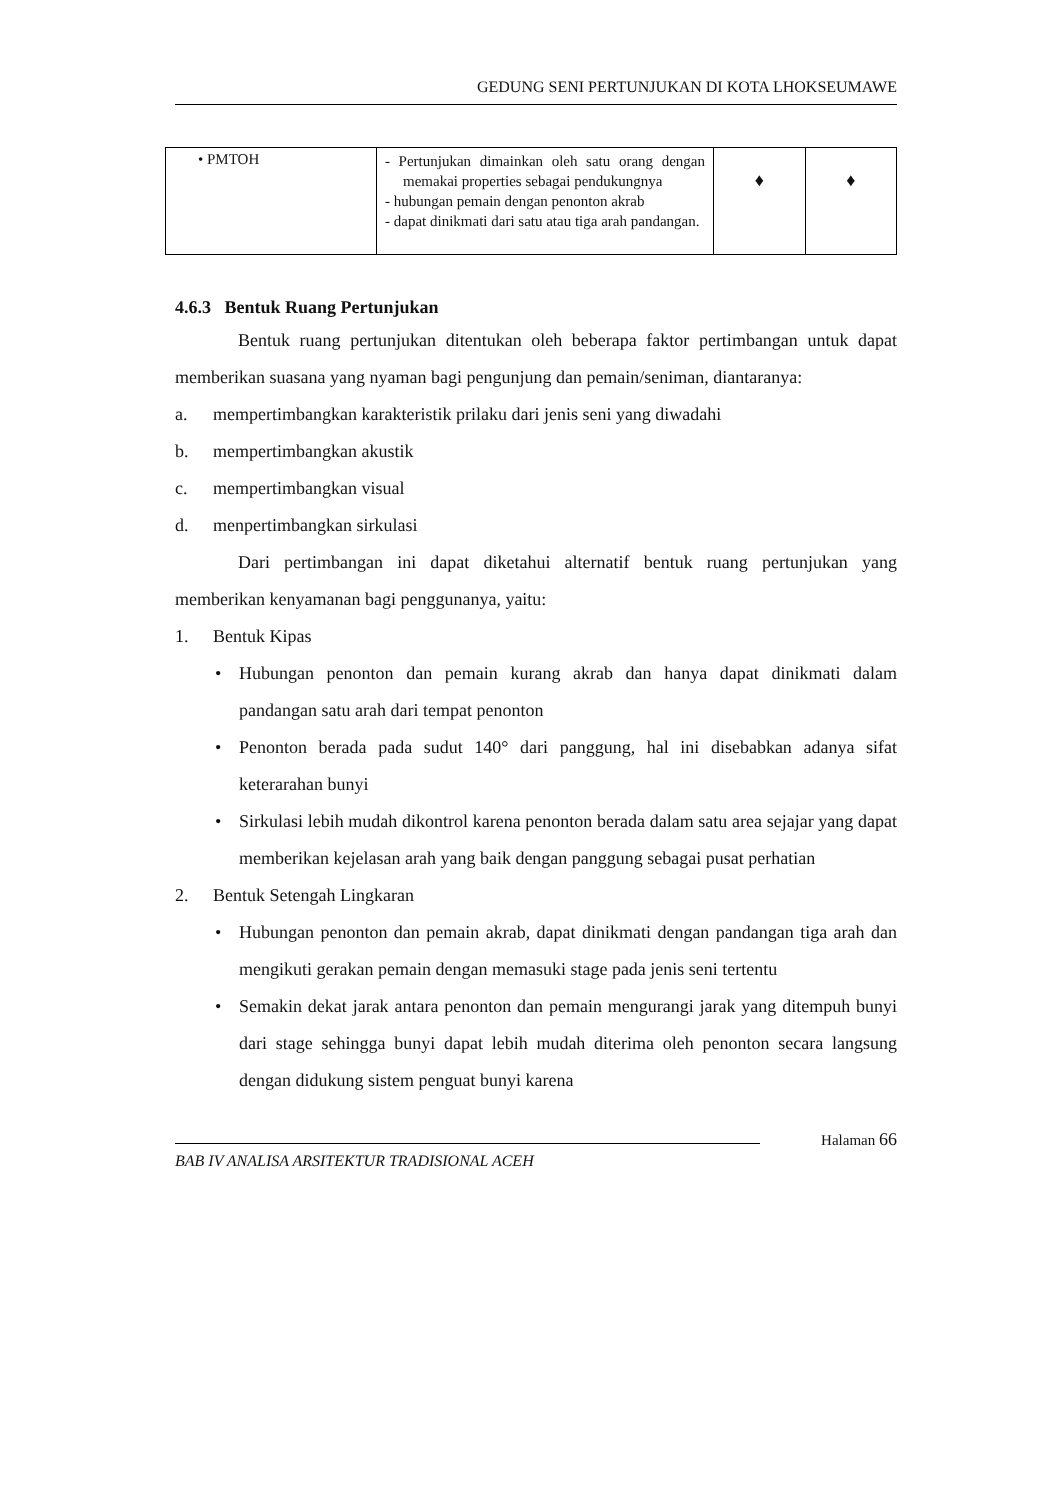GEDUNG SENI PERTUNJUKAN DI KOTA LHOKSEUMAWE
| • PMTOH | - Pertunjukan dimainkan oleh satu orang dengan memakai properties sebagai pendukungnya - hubungan pemain dengan penonton akrab - dapat dinikmati dari satu atau tiga arah pandangan. | ♦ | ♦ |
4.6.3 Bentuk Ruang Pertunjukan
Bentuk ruang pertunjukan ditentukan oleh beberapa faktor pertimbangan untuk dapat memberikan suasana yang nyaman bagi pengunjung dan pemain/seniman, diantaranya:
a. mempertimbangkan karakteristik prilaku dari jenis seni yang diwadahi
b. mempertimbangkan akustik
c. mempertimbangkan visual
d. menpertimbangkan sirkulasi
Dari pertimbangan ini dapat diketahui alternatif bentuk ruang pertunjukan yang memberikan kenyamanan bagi pengguna­nya, yaitu:
1. Bentuk Kipas
• Hubungan penonton dan pemain kurang akrab dan hanya dapat dinikmati dalam pandangan satu arah dari tempat penonton
• Penonton berada pada sudut 140° dari panggung, hal ini disebabkan adanya sifat keterarahan bunyi
• Sirkulasi lebih mudah dikontrol karena penonton berada dalam satu area sejajar yang dapat memberikan kejelasan arah yang baik dengan panggung sebagai pusat perhatian
2. Bentuk Setengah Lingkaran
• Hubungan penonton dan pemain akrab, dapat dinikmati dengan pandangan tiga arah dan mengikuti gerakan pemain dengan memasuki stage pada jenis seni tertentu
• Semakin dekat jarak antara penonton dan pemain mengurangi jarak yang ditempuh bunyi dari stage sehingga bunyi dapat lebih mudah diterima oleh penonton secara langsung dengan didukung sistem penguat bunyi karena
BAB IV ANALISA ARSITEKTUR TRADISIONAL ACEH
Halaman 66